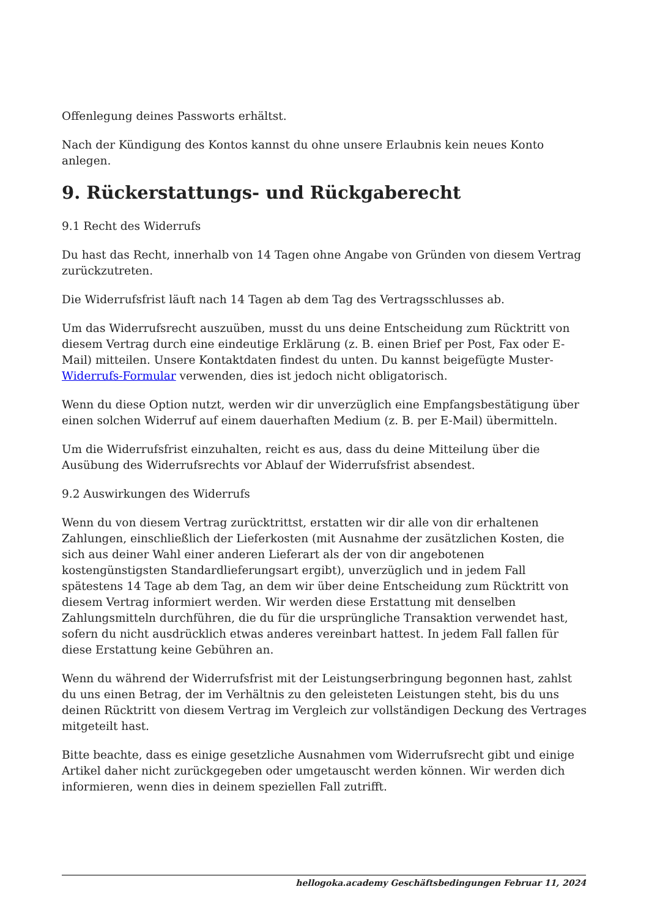Offenlegung deines Passworts erhältst.
Nach der Kündigung des Kontos kannst du ohne unsere Erlaubnis kein neues Konto anlegen.
9. Rückerstattungs- und Rückgaberecht
9.1 Recht des Widerrufs
Du hast das Recht, innerhalb von 14 Tagen ohne Angabe von Gründen von diesem Vertrag zurückzutreten.
Die Widerrufsfrist läuft nach 14 Tagen ab dem Tag des Vertragsschlusses ab.
Um das Widerrufsrecht auszuüben, musst du uns deine Entscheidung zum Rücktritt von diesem Vertrag durch eine eindeutige Erklärung (z. B. einen Brief per Post, Fax oder E-Mail) mitteilen. Unsere Kontaktdaten findest du unten. Du kannst beigefügte Muster-Widerrufs-Formular verwenden, dies ist jedoch nicht obligatorisch.
Wenn du diese Option nutzt, werden wir dir unverzüglich eine Empfangsbestätigung über einen solchen Widerruf auf einem dauerhaften Medium (z. B. per E-Mail) übermitteln.
Um die Widerrufsfrist einzuhalten, reicht es aus, dass du deine Mitteilung über die Ausübung des Widerrufsrechts vor Ablauf der Widerrufsfrist absendest.
9.2 Auswirkungen des Widerrufs
Wenn du von diesem Vertrag zurücktrittst, erstatten wir dir alle von dir erhaltenen Zahlungen, einschließlich der Lieferkosten (mit Ausnahme der zusätzlichen Kosten, die sich aus deiner Wahl einer anderen Lieferart als der von dir angebotenen kostengünstigsten Standardlieferungsart ergibt), unverzüglich und in jedem Fall spätestens 14 Tage ab dem Tag, an dem wir über deine Entscheidung zum Rücktritt von diesem Vertrag informiert werden. Wir werden diese Erstattung mit denselben Zahlungsmitteln durchführen, die du für die ursprüngliche Transaktion verwendet hast, sofern du nicht ausdrücklich etwas anderes vereinbart hattest. In jedem Fall fallen für diese Erstattung keine Gebühren an.
Wenn du während der Widerrufsfrist mit der Leistungserbringung begonnen hast, zahlst du uns einen Betrag, der im Verhältnis zu den geleisteten Leistungen steht, bis du uns deinen Rücktritt von diesem Vertrag im Vergleich zur vollständigen Deckung des Vertrages mitgeteilt hast.
Bitte beachte, dass es einige gesetzliche Ausnahmen vom Widerrufsrecht gibt und einige Artikel daher nicht zurückgegeben oder umgetauscht werden können. Wir werden dich informieren, wenn dies in deinem speziellen Fall zutrifft.
hellogoka.academy Geschäftsbedingungen Februar 11, 2024